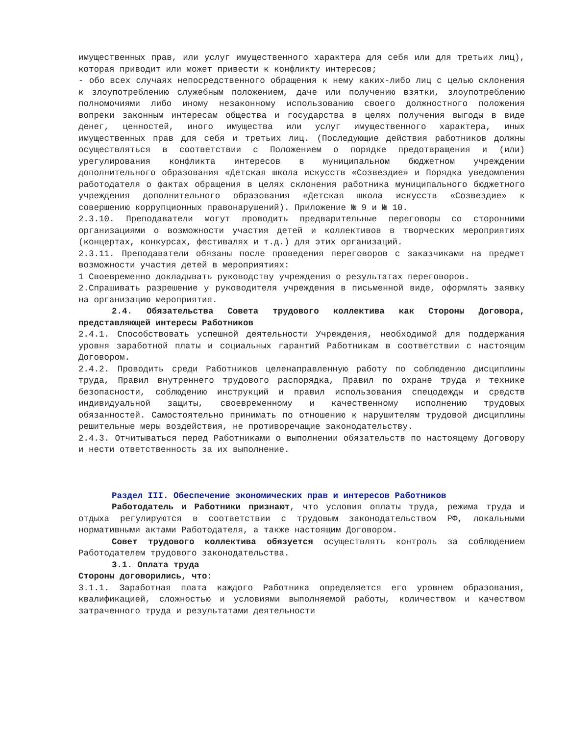имущественных прав, или услуг имущественного характера для себя или для третьих лиц), которая приводит или может привести к конфликту интересов;
- обо всех случаях непосредственного обращения к нему каких-либо лиц с целью склонения к злоупотреблению служебным положением, даче или получению взятки, злоупотреблению полномочиями либо иному незаконному использованию своего должностного положения вопреки законным интересам общества и государства в целях получения выгоды в виде денег, ценностей, иного имущества или услуг имущественного характера, иных имущественных прав для себя и третьих лиц. (Последующие действия работников должны осуществляться в соответствии с Положением о порядке предотвращения и (или) урегулирования конфликта интересов в муниципальном бюджетном учреждении дополнительного образования «Детская школа искусств «Созвездие» и Порядка уведомления работодателя о фактах обращения в целях склонения работника муниципального бюджетного учреждения дополнительного образования «Детская школа искусств «Созвездие» к совершению коррупционных правонарушений). Приложение № 9 и № 10.
2.3.10. Преподаватели могут проводить предварительные переговоры со сторонними организациями о возможности участия детей и коллективов в творческих мероприятиях (концертах, конкурсах, фестивалях и т.д.) для этих организаций.
2.3.11. Преподаватели обязаны после проведения переговоров с заказчиками на предмет возможности участия детей в мероприятиях:
1 Своевременно докладывать руководству учреждения о результатах переговоров.
2.Спрашивать разрешение у руководителя учреждения в письменной виде, оформлять заявку на организацию мероприятия.
2.4. Обязательства Совета трудового коллектива как Стороны Договора, представляющей интересы Работников
2.4.1. Способствовать успешной деятельности Учреждения, необходимой для поддержания уровня заработной платы и социальных гарантий Работникам в соответствии с настоящим Договором.
2.4.2. Проводить среди Работников целенаправленную работу по соблюдению дисциплины труда, Правил внутреннего трудового распорядка, Правил по охране труда и технике безопасности, соблюдению инструкций и правил использования спецодежды и средств индивидуальной защиты, своевременному и качественному исполнению трудовых обязанностей. Самостоятельно принимать по отношению к нарушителям трудовой дисциплины решительные меры воздействия, не противоречащие законодательству.
2.4.3. Отчитываться перед Работниками о выполнении обязательств по настоящему Договору и нести ответственность за их выполнение.
Раздел III. Обеспечение экономических прав и интересов Работников
Работодатель и Работники признают, что условия оплаты труда, режима труда и отдыха регулируются в соответствии с трудовым законодательством РФ, локальными нормативными актами Работодателя, а также настоящим Договором.
Совет трудового коллектива обязуется осуществлять контроль за соблюдением Работодателем трудового законодательства.
3.1. Оплата труда
Стороны договорились, что:
3.1.1. Заработная плата каждого Работника определяется его уровнем образования, квалификацией, сложностью и условиями выполняемой работы, количеством и качеством затраченного труда и результатами деятельности